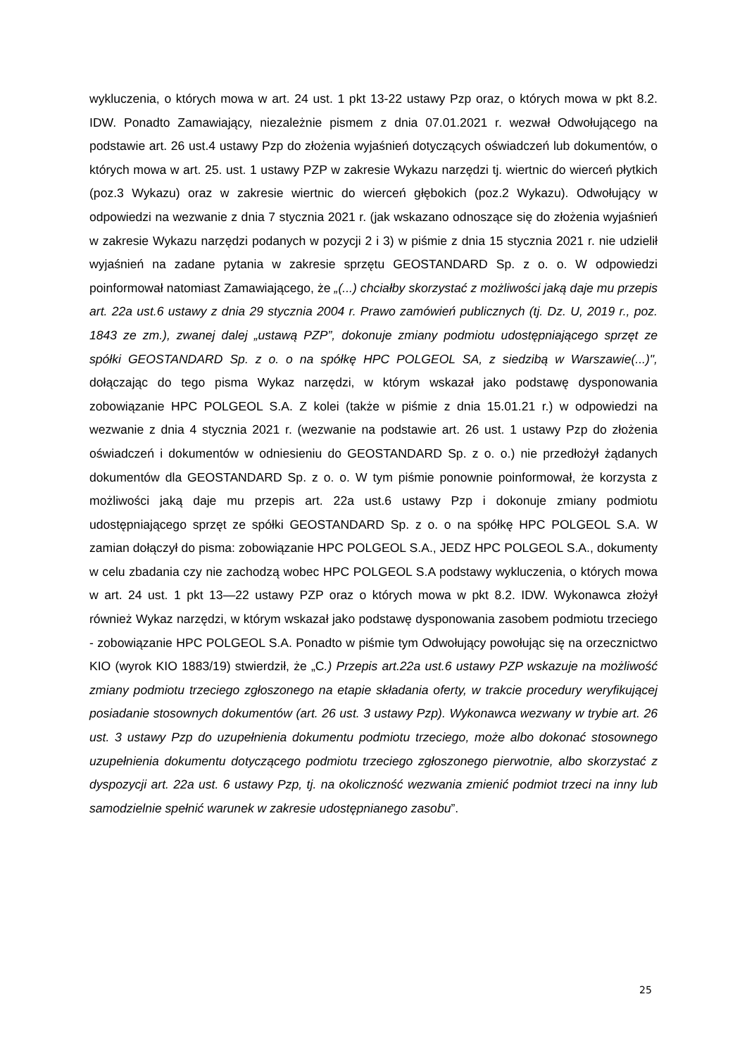wykluczenia, o których mowa w art. 24 ust. 1 pkt 13-22 ustawy Pzp oraz, o których mowa w pkt 8.2. IDW. Ponadto Zamawiający, niezależnie pismem z dnia 07.01.2021 r. wezwał Odwołującego na podstawie art. 26 ust.4 ustawy Pzp do złożenia wyjaśnień dotyczących oświadczeń lub dokumentów, o których mowa w art. 25. ust. 1 ustawy PZP w zakresie Wykazu narzędzi tj. wiertnic do wierceń płytkich (poz.3 Wykazu) oraz w zakresie wiertnic do wierceń głębokich (poz.2 Wykazu). Odwołujący w odpowiedzi na wezwanie z dnia 7 stycznia 2021 r. (jak wskazano odnoszące się do złożenia wyjaśnień w zakresie Wykazu narzędzi podanych w pozycji 2 i 3) w piśmie z dnia 15 stycznia 2021 r. nie udzielił wyjaśnień na zadane pytania w zakresie sprzętu GEOSTANDARD Sp. z o. o. W odpowiedzi poinformował natomiast Zamawiającego, że „(...) chciałby skorzystać z możliwości jaką daje mu przepis art. 22a ust.6 ustawy z dnia 29 stycznia 2004 r. Prawo zamówień publicznych (tj. Dz. U, 2019 r., poz. 1843 ze zm.), zwanej dalej „ustawą PZP”, dokonuje zmiany podmiotu udostępniającego sprzęt ze spółki GEOSTANDARD Sp. z o. o na spółkę HPC POLGEOL SA, z siedzibą w Warszawie(...)", dołączając do tego pisma Wykaz narzędzi, w którym wskazał jako podstawę dysponowania zobowiązanie HPC POLGEOL S.A. Z kolei (także w piśmie z dnia 15.01.21 r.) w odpowiedzi na wezwanie z dnia 4 stycznia 2021 r. (wezwanie na podstawie art. 26 ust. 1 ustawy Pzp do złożenia oświadczeń i dokumentów w odniesieniu do GEOSTANDARD Sp. z o. o.) nie przedłożył żądanych dokumentów dla GEOSTANDARD Sp. z o. o. W tym piśmie ponownie poinformował, że korzysta z możliwości jaką daje mu przepis art. 22a ust.6 ustawy Pzp i dokonuje zmiany podmiotu udostępniającego sprzęt ze spółki GEOSTANDARD Sp. z o. o na spółkę HPC POLGEOL S.A. W zamian dołączył do pisma: zobowiązanie HPC POLGEOL S.A., JEDZ HPC POLGEOL S.A., dokumenty w celu zbadania czy nie zachodzą wobec HPC POLGEOL S.A podstawy wykluczenia, o których mowa w art. 24 ust. 1 pkt 13—22 ustawy PZP oraz o których mowa w pkt 8.2. IDW. Wykonawca złożył również Wykaz narzędzi, w którym wskazał jako podstawę dysponowania zasobem podmiotu trzeciego - zobowiązanie HPC POLGEOL S.A. Ponadto w piśmie tym Odwołujący powołując się na orzecznictwo KIO (wyrok KIO 1883/19) stwierdził, że „C.) Przepis art.22a ust.6 ustawy PZP wskazuje na możliwość zmiany podmiotu trzeciego zgłoszonego na etapie składania oferty, w trakcie procedury weryfikującej posiadanie stosownych dokumentów (art. 26 ust. 3 ustawy Pzp). Wykonawca wezwany w trybie art. 26 ust. 3 ustawy Pzp do uzupełnienia dokumentu podmiotu trzeciego, może albo dokonać stosownego uzupełnienia dokumentu dotyczącego podmiotu trzeciego zgłoszonego pierwotnie, albo skorzystać z dyspozycji art. 22a ust. 6 ustawy Pzp, tj. na okoliczność wezwania zmienić podmiot trzeci na inny lub samodzielnie spełnić warunek w zakresie udostępnianego zasobu”.
25